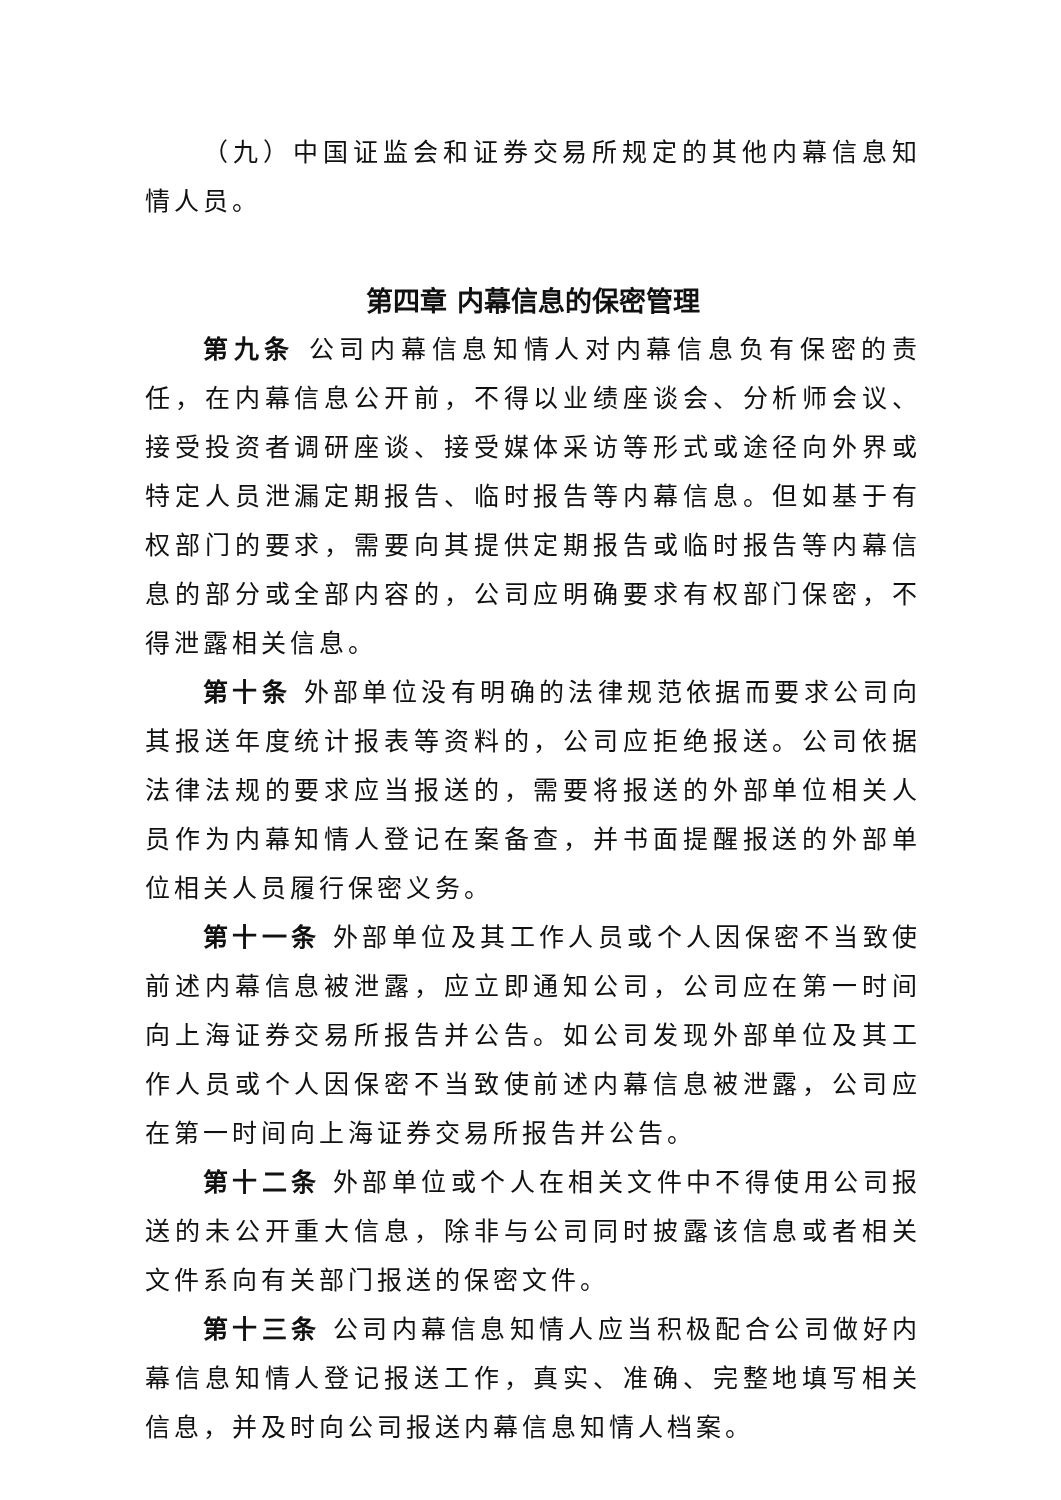（九）中国证监会和证券交易所规定的其他内幕信息知情人员。
第四章 内幕信息的保密管理
第九条 公司内幕信息知情人对内幕信息负有保密的责任，在内幕信息公开前，不得以业绩座谈会、分析师会议、接受投资者调研座谈、接受媒体采访等形式或途径向外界或特定人员泄漏定期报告、临时报告等内幕信息。但如基于有权部门的要求，需要向其提供定期报告或临时报告等内幕信息的部分或全部内容的，公司应明确要求有权部门保密，不得泄露相关信息。
第十条 外部单位没有明确的法律规范依据而要求公司向其报送年度统计报表等资料的，公司应拒绝报送。公司依据法律法规的要求应当报送的，需要将报送的外部单位相关人员作为内幕知情人登记在案备查，并书面提醒报送的外部单位相关人员履行保密义务。
第十一条 外部单位及其工作人员或个人因保密不当致使前述内幕信息被泄露，应立即通知公司，公司应在第一时间向上海证券交易所报告并公告。如公司发现外部单位及其工作人员或个人因保密不当致使前述内幕信息被泄露，公司应在第一时间向上海证券交易所报告并公告。
第十二条 外部单位或个人在相关文件中不得使用公司报送的未公开重大信息，除非与公司同时披露该信息或者相关文件系向有关部门报送的保密文件。
第十三条 公司内幕信息知情人应当积极配合公司做好内幕信息知情人登记报送工作，真实、准确、完整地填写相关信息，并及时向公司报送内幕信息知情人档案。